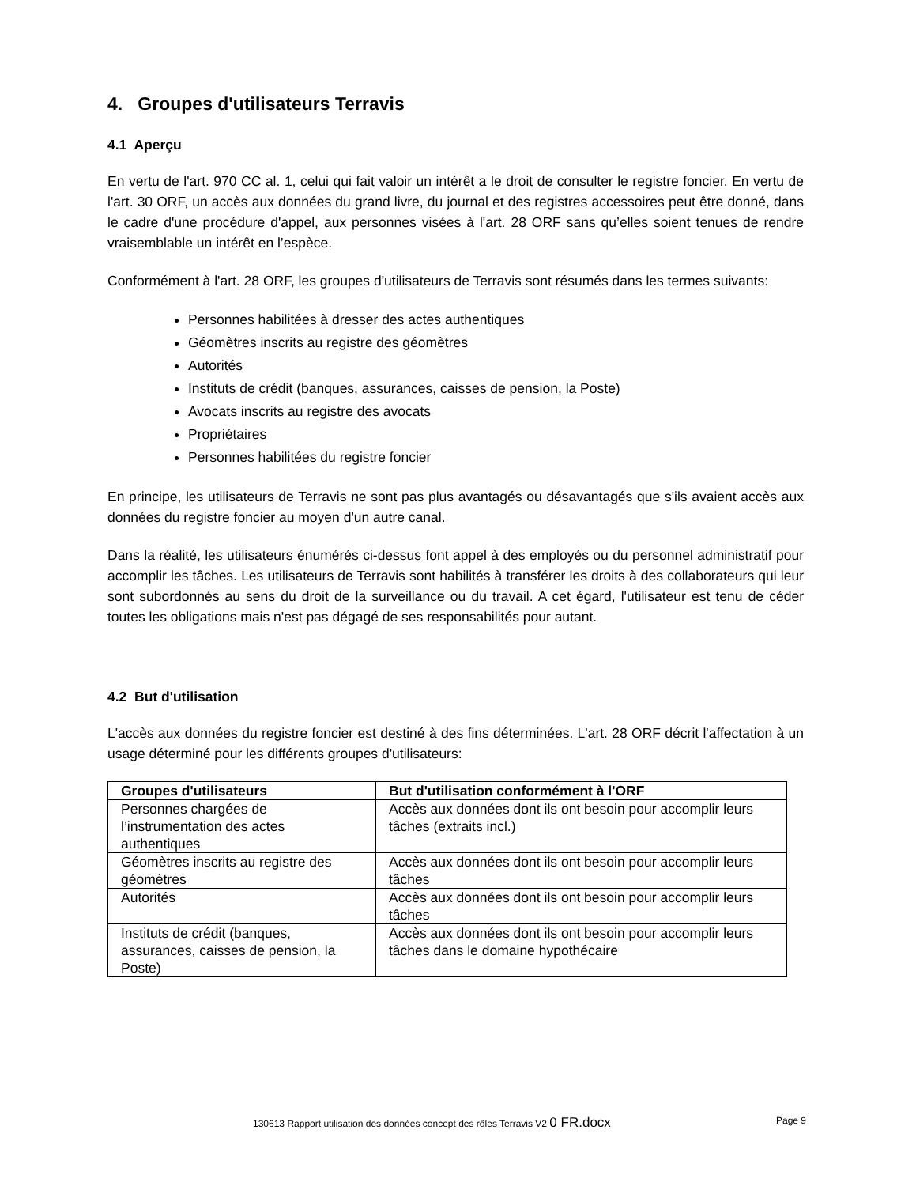4. Groupes d'utilisateurs Terravis
4.1 Aperçu
En vertu de l'art. 970 CC al. 1, celui qui fait valoir un intérêt a le droit de consulter le registre foncier. En vertu de l'art. 30 ORF, un accès aux données du grand livre, du journal et des registres accessoires peut être donné, dans le cadre d'une procédure d'appel, aux personnes visées à l'art. 28 ORF sans qu’elles soient tenues de rendre vraisemblable un intérêt en l’espèce.
Conformément à l'art. 28 ORF, les groupes d'utilisateurs de Terravis sont résumés dans les termes suivants:
Personnes habilitées à dresser des actes authentiques
Géomètres inscrits au registre des géomètres
Autorités
Instituts de crédit (banques, assurances, caisses de pension, la Poste)
Avocats inscrits au registre des avocats
Propriétaires
Personnes habilitées du registre foncier
En principe, les utilisateurs de Terravis ne sont pas plus avantagés ou désavantagés que s'ils avaient accès aux données du registre foncier au moyen d'un autre canal.
Dans la réalité, les utilisateurs énumérés ci-dessus font appel à des employés ou du personnel administratif pour accomplir les tâches. Les utilisateurs de Terravis sont habilités à transférer les droits à des collaborateurs qui leur sont subordonnés au sens du droit de la surveillance ou du travail. A cet égard, l'utilisateur est tenu de céder toutes les obligations mais n'est pas dégagé de ses responsabilités pour autant.
4.2 But d'utilisation
L'accès aux données du registre foncier est destiné à des fins déterminées. L'art. 28 ORF décrit l'affectation à un usage déterminé pour les différents groupes d'utilisateurs:
| Groupes d'utilisateurs | But d'utilisation conformément à l'ORF |
| --- | --- |
| Personnes chargées de l’instrumentation des actes authentiques | Accès aux données dont ils ont besoin pour accomplir leurs tâches (extraits incl.) |
| Géomètres inscrits au registre des géomètres | Accès aux données dont ils ont besoin pour accomplir leurs tâches |
| Autorités | Accès aux données dont ils ont besoin pour accomplir leurs tâches |
| Instituts de crédit (banques, assurances, caisses de pension, la Poste) | Accès aux données dont ils ont besoin pour accomplir leurs tâches dans le domaine hypothécaire |
130613 Rapport utilisation des données concept des rôles Terravis V2 0 FR.docx Page 9